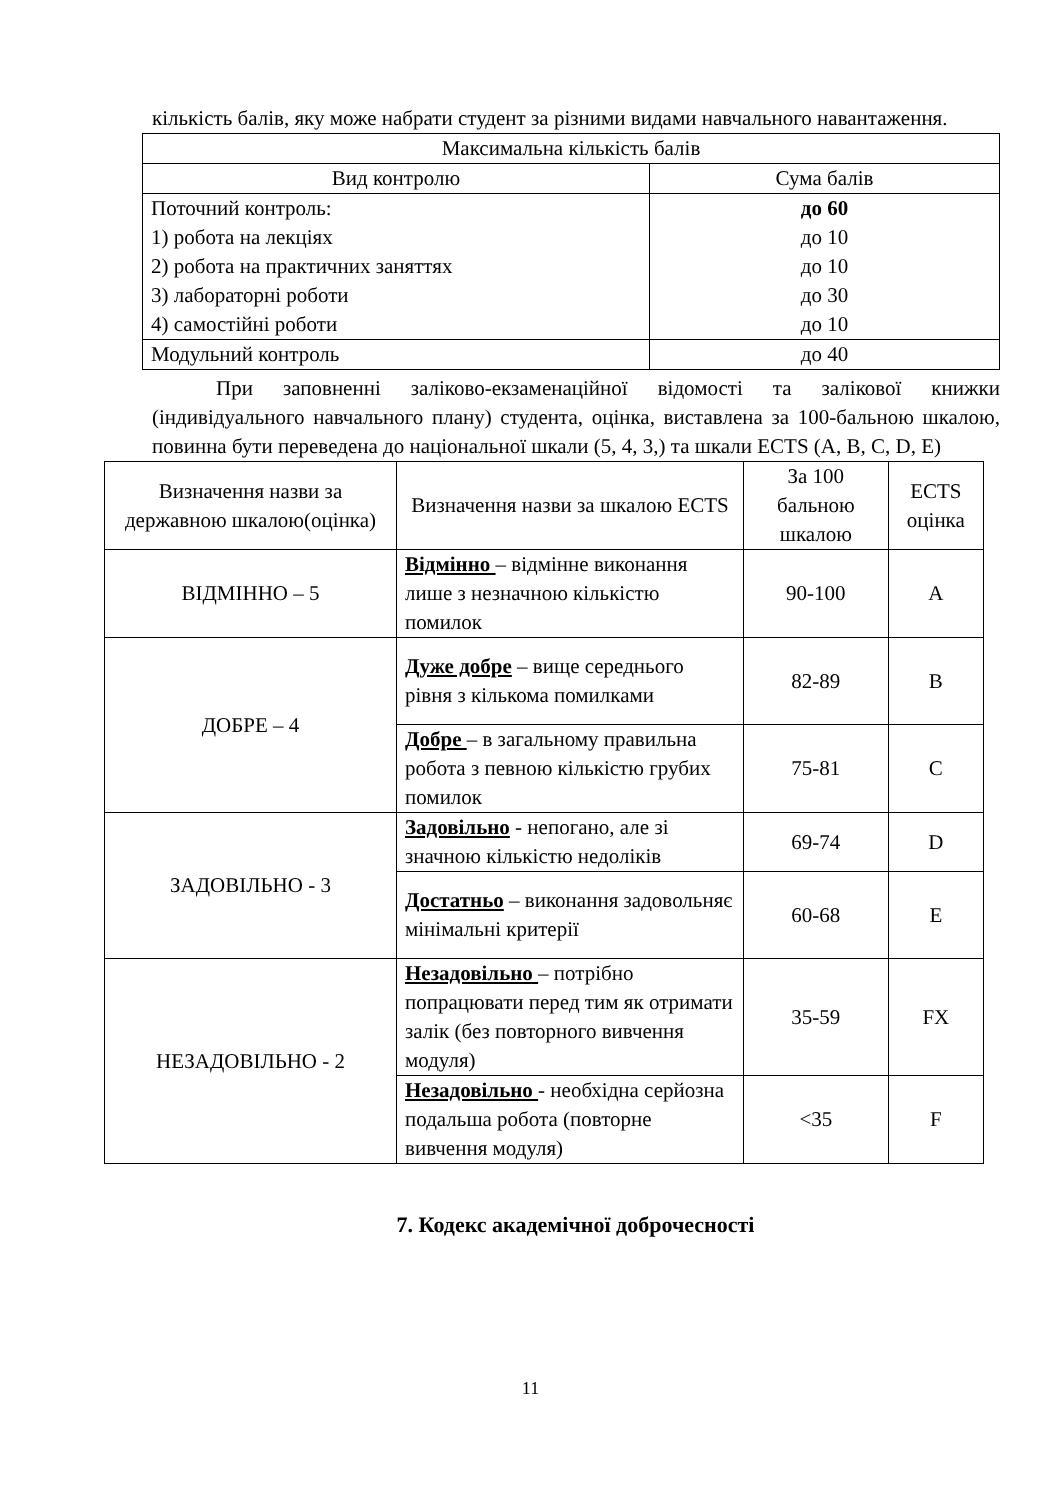кількість балів, яку може набрати студент за різними видами навчального навантаження.
| Максимальна кількість балів | |
| --- | --- |
| Вид контролю | Сума балів |
| Поточний контроль: 1) робота на лекціях 2) робота на практичних заняттях 3) лабораторні роботи 4) самостійні роботи | до 60 до 10 до 10 до 30 до 10 |
| Модульний контроль | до 40 |
При заповненні заліково-екзаменаційної відомості та залікової книжки (індивідуального навчального плану) студента, оцінка, виставлена за 100-бальною шкалою, повинна бути переведена до національної шкали (5, 4, 3,) та шкали ECTS (A, B, C, D, E)
| Визначення назви за державною шкалою(оцінка) | Визначення назви за шкалою ECTS | За 100 бальною шкалою | ECTS оцінка |
| --- | --- | --- | --- |
| ВІДМІННО – 5 | Відмінно – відмінне виконання лише з незначною кількістю помилок | 90-100 | A |
| ДОБРЕ – 4 | Дуже добре – вище середнього рівня з кількома помилками | 82-89 | B |
| | Добре – в загальному правильна робота з певною кількістю грубих помилок | 75-81 | C |
| ЗАДОВІЛЬНО - 3 | Задовільно - непогано, але зі значною кількістю недоліків | 69-74 | D |
| | Достатньо – виконання задовольняє мінімальні критерії | 60-68 | E |
| НЕЗАДОВІЛЬНО - 2 | Незадовільно – потрібно попрацювати перед тим як отримати залік (без повторного вивчення модуля) | 35-59 | FX |
| | Незадовільно - необхідна серйозна подальша робота (повторне вивчення модуля) | <35 | F |
7. Кодекс академічної доброчесності
11